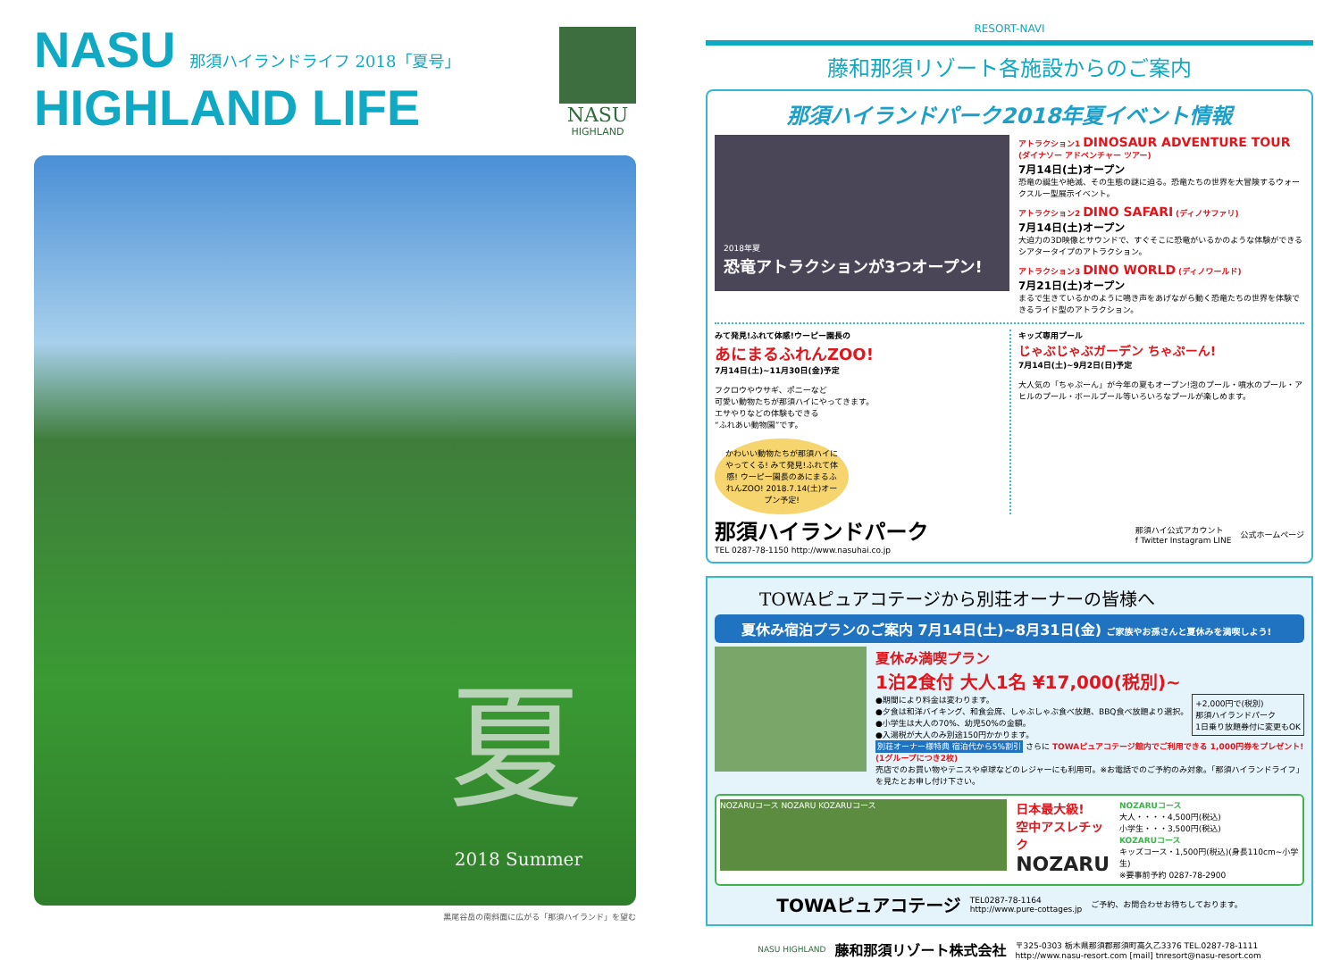NASU 那須ハイランドライフ 2018「夏号」
HIGHLAND LIFE
NASU
HIGHLAND
夏
2018 Summer
黒尾谷岳の南斜面に広がる「那須ハイランド」を望む
RESORT-NAVI
藤和那須リゾート各施設からのご案内
那須ハイランドパーク2018年夏イベント情報
2018年夏
恐竜アトラクションが3つオープン!
アトラクション1 DINOSAUR ADVENTURE TOUR (ダイナソー アドベンチャー ツアー)
7月14日(土)オープン
恐竜の誕生や絶滅、その生態の謎に迫る。恐竜たちの世界を大冒険するウォークスルー型展示イベント。
アトラクション2 DINO SAFARI (ディノサファリ)
7月14日(土)オープン
大迫力の3D映像とサウンドで、すぐそこに恐竜がいるかのような体験ができるシアタータイプのアトラクション。
アトラクション3 DINO WORLD (ディノワールド)
7月21日(土)オープン
まるで生きているかのように鳴き声をあげながら動く恐竜たちの世界を体験できるライド型のアトラクション。
みて発見!ふれて体感!ウーピー園長の
あにまるふれんZOO!
7月14日(土)~11月30日(金)予定
フクロウやウサギ、ポニーなど
可愛い動物たちが那須ハイにやってきます。
エサやりなどの体験もできる
“ふれあい動物園”です。
かわいい動物たちが那須ハイにやってくる! みて発見!ふれて体感! ウーピー園長のあにまるふれんZOO! 2018.7.14(土)オープン予定!
キッズ専用プール
じゃぶじゃぶガーデン ちゃぷーん!
7月14日(土)~9月2日(日)予定
大人気の「ちゃぷーん」が今年の夏もオープン!泡のプール・噴水のプール・アヒルのプール・ボールプール等いろいろなプールが楽しめます。
那須ハイランドパーク
TEL 0287-78-1150 http://www.nasuhai.co.jp
那須ハイ公式アカウント
f Twitter Instagram LINE
公式ホームページ
TOWAピュアコテージから別荘オーナーの皆様へ
夏休み宿泊プランのご案内 7月14日(土)~8月31日(金) ご家族やお孫さんと夏休みを満喫しよう!
夏休み満喫プラン
1泊2食付 大人1名 ¥17,000(税別)~
+2,000円で(税別)
那須ハイランドパーク
1日乗り放題券付に変更もOK
●期間により料金は変わります。
●夕食は和洋バイキング、和食会席、しゃぶしゃぶ食べ放題、BBQ食べ放題より選択。
●小学生は大人の70%、幼児50%の金額。
●入湯税が大人のみ別途150円かかります。
別荘オーナー様特典 宿泊代から5%割引 さらに TOWAピュアコテージ館内でご利用できる 1,000円券をプレゼント!(1グループにつき2枚)
売店でのお買い物やテニスや卓球などのレジャーにも利用可。※お電話でのご予約のみ対象。「那須ハイランドライフ」を見たとお申し付け下さい。
NOZARUコース NOZARU KOZARUコース
日本最大級!
空中アスレチック
NOZARU
NOZARUコース
大人・・・・4,500円(税込)
小学生・・・3,500円(税込)
KOZARUコース
キッズコース・1,500円(税込)(身長110cm~小学生)
※要事前予約 0287-78-2900
TOWAピュアコテージ TEL0287-78-1164
http://www.pure-cottages.jp ご予約、お問合わせお待ちしております。
NASU HIGHLAND 藤和那須リゾート株式会社 〒325-0303 栃木県那須郡那須町高久乙3376 TEL.0287-78-1111
http://www.nasu-resort.com [mail] tnresort@nasu-resort.com